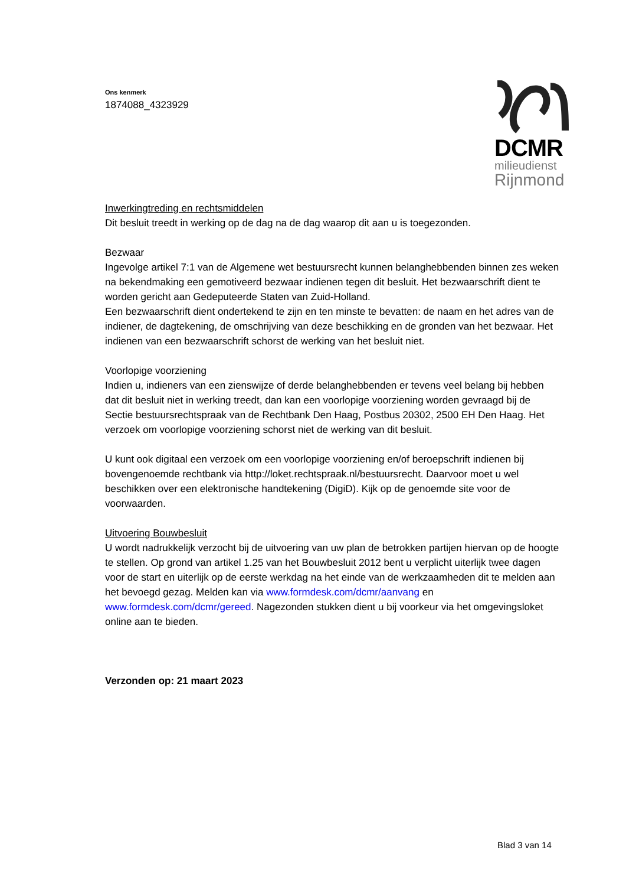Ons kenmerk
1874088_4323929
DCMR
milieudienst
Rijnmond
Inwerkingtreding en rechtsmiddelen
Dit besluit treedt in werking op de dag na de dag waarop dit aan u is toegezonden.
Bezwaar
Ingevolge artikel 7:1 van de Algemene wet bestuursrecht kunnen belanghebbenden binnen zes weken na bekendmaking een gemotiveerd bezwaar indienen tegen dit besluit. Het bezwaarschrift dient te worden gericht aan Gedeputeerde Staten van Zuid-Holland.
Een bezwaarschrift dient ondertekend te zijn en ten minste te bevatten: de naam en het adres van de indiener, de dagtekening, de omschrijving van deze beschikking en de gronden van het bezwaar. Het indienen van een bezwaarschrift schorst de werking van het besluit niet.
Voorlopige voorziening
Indien u, indieners van een zienswijze of derde belanghebbenden er tevens veel belang bij hebben dat dit besluit niet in werking treedt, dan kan een voorlopige voorziening worden gevraagd bij de Sectie bestuursrechtspraak van de Rechtbank Den Haag, Postbus 20302, 2500 EH Den Haag. Het verzoek om voorlopige voorziening schorst niet de werking van dit besluit.
U kunt ook digitaal een verzoek om een voorlopige voorziening en/of beroepschrift indienen bij bovengenoemde rechtbank via http://loket.rechtspraak.nl/bestuursrecht. Daarvoor moet u wel beschikken over een elektronische handtekening (DigiD). Kijk op de genoemde site voor de voorwaarden.
Uitvoering Bouwbesluit
U wordt nadrukkelijk verzocht bij de uitvoering van uw plan de betrokken partijen hiervan op de hoogte te stellen. Op grond van artikel 1.25 van het Bouwbesluit 2012 bent u verplicht uiterlijk twee dagen voor de start en uiterlijk op de eerste werkdag na het einde van de werkzaamheden dit te melden aan het bevoegd gezag. Melden kan via www.formdesk.com/dcmr/aanvang en www.formdesk.com/dcmr/gereed. Nagezonden stukken dient u bij voorkeur via het omgevingsloket online aan te bieden.
Verzonden op: 21 maart 2023
Blad 3 van 14